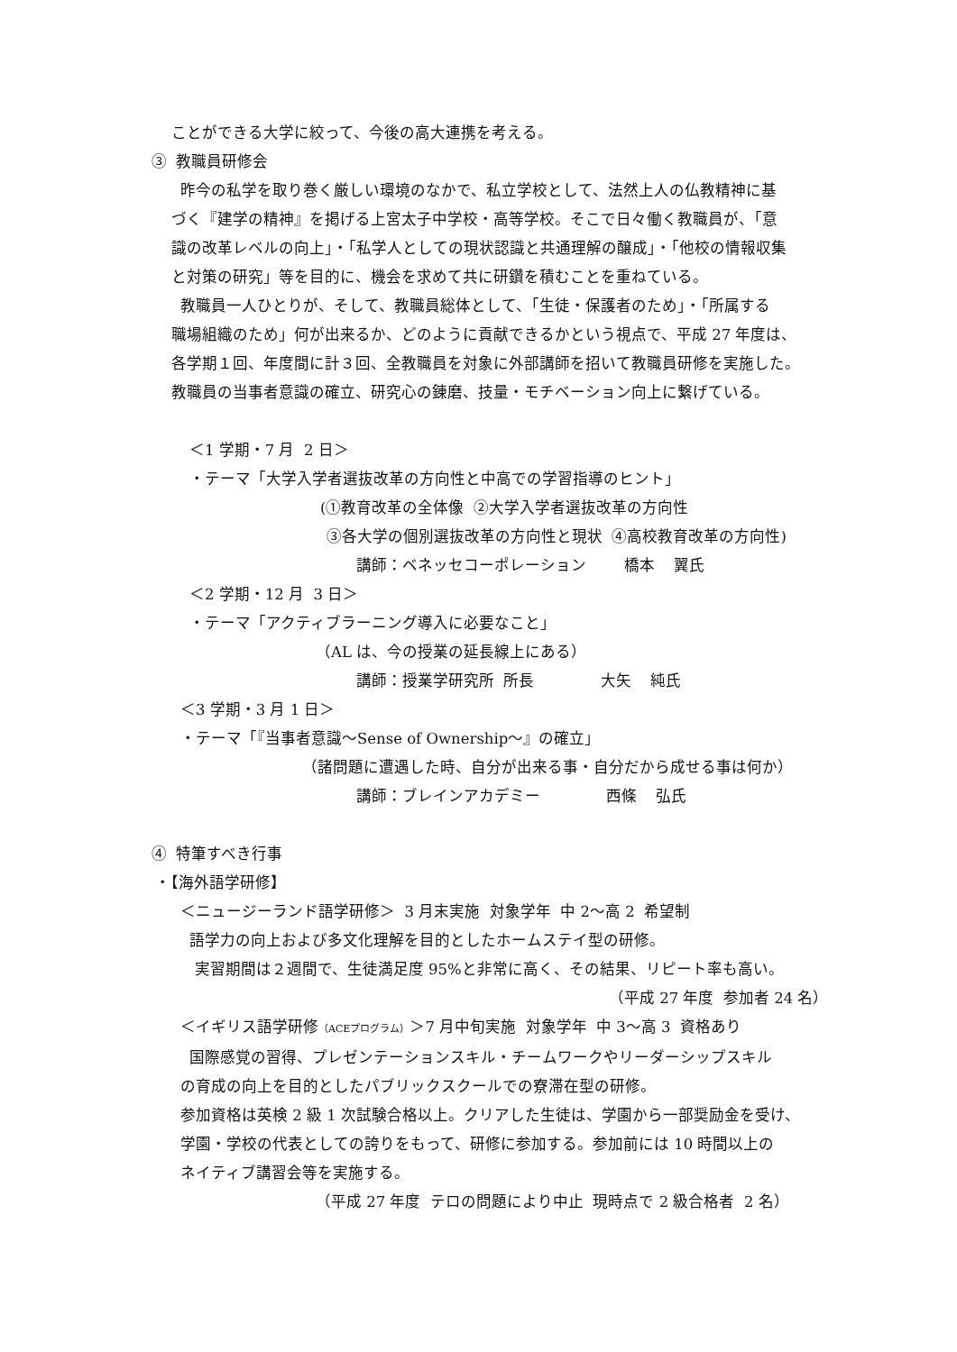ことができる大学に絞って、今後の高大連携を考える。
③ 教職員研修会
昨今の私学を取り巻く厳しい環境のなかで、私立学校として、法然上人の仏教精神に基
づく『建学の精神』を掲げる上宮太子中学校・高等学校。そこで日々働く教職員が、「意
識の改革レベルの向上」・「私学人としての現状認識と共通理解の醸成」・「他校の情報収集
と対策の研究」等を目的に、機会を求めて共に研鑽を積むことを重ねている。
教職員一人ひとりが、そして、教職員総体として、「生徒・保護者のため」・「所属する
職場組織のため」何が出来るか、どのように貢献できるかという視点で、平成 27 年度は、
各学期１回、年度間に計３回、全教職員を対象に外部講師を招いて教職員研修を実施した。
教職員の当事者意識の確立、研究心の錬磨、技量・モチベーション向上に繋げている。
＜1 学期・7 月 2 日＞
・テーマ「大学入学者選抜改革の方向性と中高での学習指導のヒント」
(①教育改革の全体像 ②大学入学者選抜改革の方向性
③各大学の個別選抜改革の方向性と現状 ④高校教育改革の方向性)
講師：ベネッセコーポレーション 橋本 翼氏
＜2 学期・12 月 3 日＞
・テーマ「アクティブラーニング導入に必要なこと」
（AL は、今の授業の延長線上にある）
講師：授業学研究所 所長 大矢 純氏
＜3 学期・3 月 1 日＞
・テーマ「『当事者意識～Sense of Ownership～』の確立」
（諸問題に遭遇した時、自分が出来る事・自分だから成せる事は何か）
講師：ブレインアカデミー 西條 弘氏
④ 特筆すべき行事
・【海外語学研修】
＜ニュージーランド語学研修＞ 3 月末実施 対象学年 中 2～高 2 希望制
語学力の向上および多文化理解を目的としたホームステイ型の研修。
実習期間は２週間で、生徒満足度 95%と非常に高く、その結果、リピート率も高い。
（平成 27 年度 参加者 24 名）
＜イギリス語学研修（ACEプログラム）＞7 月中旬実施 対象学年 中 3～高 3 資格あり
国際感覚の習得、プレゼンテーションスキル・チームワークやリーダーシップスキル
の育成の向上を目的としたパブリックスクールでの寮滞在型の研修。
参加資格は英検 2 級 1 次試験合格以上。クリアした生徒は、学園から一部奨励金を受け、
学園・学校の代表としての誇りをもって、研修に参加する。参加前には 10 時間以上の
ネイティブ講習会等を実施する。
（平成 27 年度 テロの問題により中止 現時点で 2 級合格者 2 名）